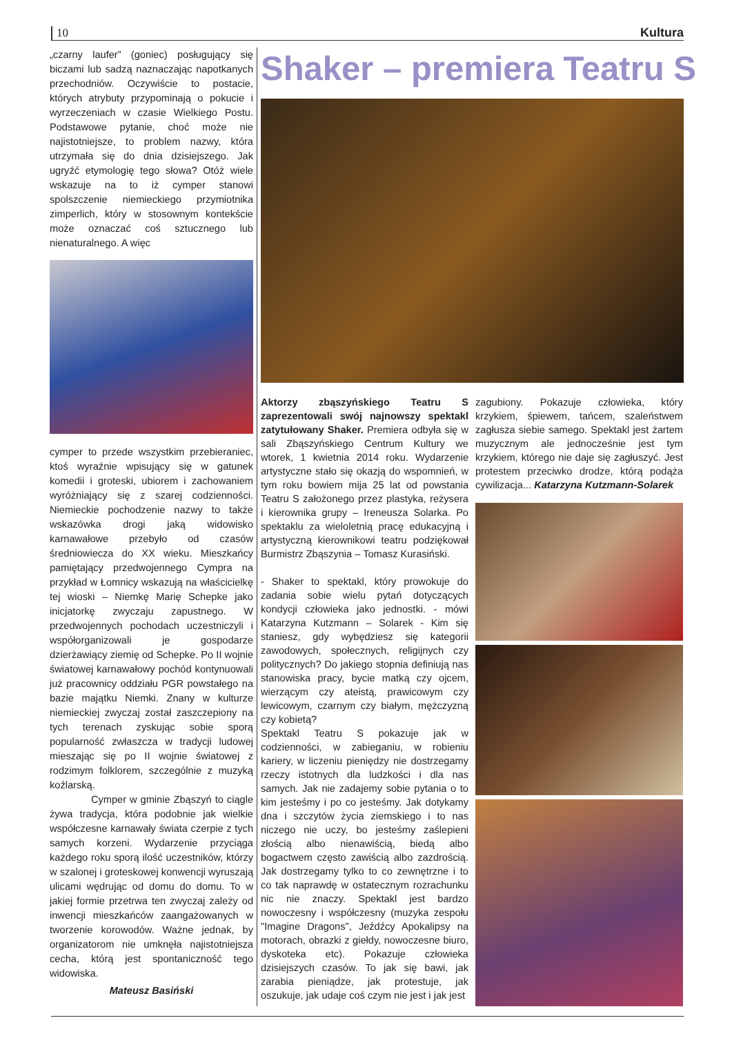10 Kultura
„czarny laufer” (goniec) posługujący się biczami lub sadzą naznaczając napotkanych przechodniów. Oczywiście to postacie, których atrybuty przypominają o pokucie i wyrzeczeniach w czasie Wielkiego Postu. Podstawowe pytanie, choć może nie najistotniejsze, to problem nazwy, która utrzymała się do dnia dzisiejszego. Jak ugryźć etymologię tego słowa? Otóż wiele wskazuje na to iż cymper stanowi spolszczenie niemieckiego przymiotnika zimperlich, który w stosownym kontekście może oznaczać coś sztucznego lub nienaturalnego. A więc
cymper to przede wszystkim przebieraniec, ktoś wyraźnie wpisujący się w gatunek komedii i groteski, ubiorem i zachowaniem wyróżniający się z szarej codzienności. Niemieckie pochodzenie nazwy to także wskazówka drogi jaką widowisko karnawałowe przebyło od czasów średniowiecza do XX wieku. Mieszkańcy pamiętający przedwojennego Cympra na przykład w Łomnicy wskazują na właścicielkę tej wioski – Niemkę Marię Schepke jako inicjatorkę zwyczaju zapustnego. W przedwojennych pochodach uczestniczyli i współorganizowali je gospodarze dzierżawiący ziemię od Schepke. Po II wojnie światowej karnawałowy pochód kontynuowali już pracownicy oddziału PGR powstałego na bazie majątku Niemki. Znany w kulturze niemieckiej zwyczaj został zaszczepiony na tych terenach zyskując sobie sporą popularność zwłaszcza w tradycji ludowej mieszając się po II wojnie światowej z rodzimym folklorem, szczególnie z muzyką koźlarską.
Cymper w gminie Zbąszyń to ciągle żywa tradycja, która podobnie jak wielkie współczesne karnawały świata czerpie z tych samych korzeni. Wydarzenie przyciąga każdego roku sporą ilość uczestników, którzy w szalonej i groteskowej konwencji wyruszają ulicami wędrując od domu do domu. To w jakiej formie przetrwa ten zwyczaj zależy od inwencji mieszkańców zaangażowanych w tworzenie korowodów. Ważne jednak, by organizatorom nie umknęła najistotniejsza cecha, którą jest spontaniczność tego widowiska.
Mateusz Basiński
Shaker – premiera Teatru S
Aktorzy zbąszyńskiego Teatru S zaprezentowali swój najnowszy spektakl zatytułowany Shaker. Premiera odbyła się w sali Zbąszyńskiego Centrum Kultury we wtorek, 1 kwietnia 2014 roku. Wydarzenie artystyczne stało się okazją do wspomnień, w tym roku bowiem mija 25 lat od powstania Teatru S założonego przez plastyka, reżysera i kierownika grupy – Ireneusza Solarka. Po spektaklu za wieloletnią pracę edukacyjną i artystyczną kierownikowi teatru podziękował Burmistrz Zbąszynia – Tomasz Kurasiński.
- Shaker to spektakl, który prowokuje do zadania sobie wielu pytań dotyczących kondycji człowieka jako jednostki. - mówi Katarzyna Kutzmann – Solarek - Kim się staniesz, gdy wybędziesz się kategorii zawodowych, społecznych, religijnych czy politycznych? Do jakiego stopnia definiują nas stanowiska pracy, bycie matką czy ojcem, wierzącym czy ateistą, prawicowym czy lewicowym, czarnym czy białym, mężczyzną czy kobietą?
Spektakl Teatru S pokazuje jak w codzienności, w zabieganiu, w robieniu kariery, w liczeniu pieniędzy nie dostrzegamy rzeczy istotnych dla ludzkości i dla nas samych. Jak nie zadajemy sobie pytania o to kim jesteśmy i po co jesteśmy. Jak dotykamy dna i szczytów życia ziemskiego i to nas niczego nie uczy, bo jesteśmy zaślepieni złością albo nienawiścią, biedą albo bogactwem często zawiścią albo zazdrością. Jak dostrzegamy tylko to co zewnętrzne i to co tak naprawdę w ostatecznym rozrachunku nic nie znaczy. Spektakl jest bardzo nowoczesny i współczesny (muzyka zespołu "Imagine Dragons", Jeźdźcy Apokalipsy na motorach, obrazki z giełdy, nowoczesne biuro, dyskoteka etc). Pokazuje człowieka dzisiejszych czasów. To jak się bawi, jak zarabia pieniądze, jak protestuje, jak oszukuje, jak udaje coś czym nie jest i jak jest
zagubiony. Pokazuje człowieka, który krzykiem, śpiewem, tańcem, szaleństwem zagłusza siebie samego. Spektakl jest żartem muzycznym ale jednocześnie jest tym krzykiem, którego nie daje się zagłuszyć. Jest protestem przeciwko drodze, którą podąża cywilizacja... Katarzyna Kutzmann-Solarek